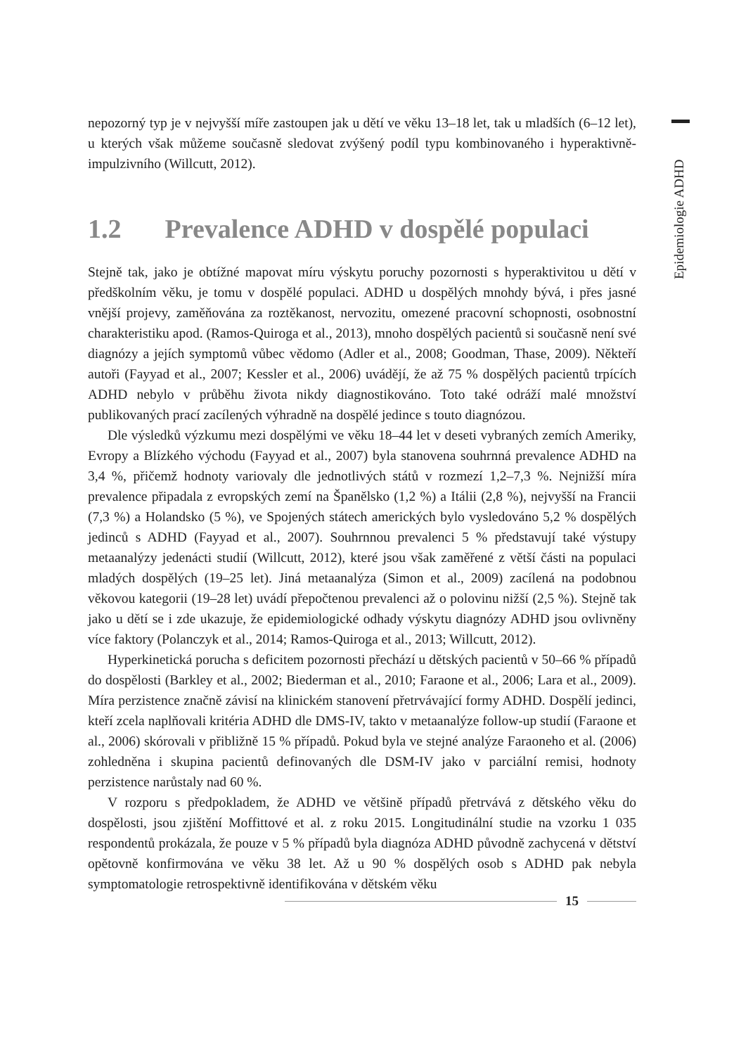Epidemiologie ADHD
nepozorný typ je v nejvyšší míře zastoupen jak u dětí ve věku 13–18 let, tak u mladších (6–12 let), u kterých však můžeme současně sledovat zvýšený podíl typu kombinovaného i hyperaktivně-impulzivního (Willcutt, 2012).
1.2 Prevalence ADHD v dospělé populaci
Stejně tak, jako je obtížné mapovat míru výskytu poruchy pozornosti s hyperaktivitou u dětí v předškolním věku, je tomu v dospělé populaci. ADHD u dospělých mnohdy bývá, i přes jasné vnější projevy, zaměňována za roztěkanost, nervozitu, omezené pracovní schopnosti, osobnostní charakteristiku apod. (Ramos-Quiroga et al., 2013), mnoho dospělých pacientů si současně není své diagnózy a jejích symptomů vůbec vědomo (Adler et al., 2008; Goodman, Thase, 2009). Někteří autoři (Fayyad et al., 2007; Kessler et al., 2006) uvádějí, že až 75 % dospělých pacientů trpících ADHD nebylo v průběhu života nikdy diagnostikováno. Toto také odráží malé množství publikovaných prací zacílených výhradně na dospělé jedince s touto diagnózou.
Dle výsledků výzkumu mezi dospělými ve věku 18–44 let v deseti vybraných zemích Ameriky, Evropy a Blízkého východu (Fayyad et al., 2007) byla stanovena souhrnná prevalence ADHD na 3,4 %, přičemž hodnoty variovaly dle jednotlivých států v rozmezí 1,2–7,3 %. Nejnižší míra prevalence připadala z evropských zemí na Španělsko (1,2 %) a Itálii (2,8 %), nejvyšší na Francii (7,3 %) a Holandsko (5 %), ve Spojených státech amerických bylo vysledováno 5,2 % dospělých jedinců s ADHD (Fayyad et al., 2007). Souhrnnou prevalenci 5 % představují také výstupy metaanalýzy jedenácti studií (Willcutt, 2012), které jsou však zaměřené z větší části na populaci mladých dospělých (19–25 let). Jiná metaanalýza (Simon et al., 2009) zacílená na podobnou věkovou kategorii (19–28 let) uvádí přepočtenou prevalenci až o polovinu nižší (2,5 %). Stejně tak jako u dětí se i zde ukazuje, že epidemiologické odhady výskytu diagnózy ADHD jsou ovlivněny více faktory (Polanczyk et al., 2014; Ramos-Quiroga et al., 2013; Willcutt, 2012).
Hyperkinetická porucha s deficitem pozornosti přechází u dětských pacientů v 50–66 % případů do dospělosti (Barkley et al., 2002; Biederman et al., 2010; Faraone et al., 2006; Lara et al., 2009). Míra perzistence značně závisí na klinickém stanovení přetrvávající formy ADHD. Dospělí jedinci, kteří zcela naplňovali kritéria ADHD dle DMS-IV, takto v metaanalýze follow-up studií (Faraone et al., 2006) skórovali v přibližně 15 % případů. Pokud byla ve stejné analýze Faraoneho et al. (2006) zohledněna i skupina pacientů definovaných dle DSM-IV jako v parciální remisi, hodnoty perzistence narůstaly nad 60 %.
V rozporu s předpokladem, že ADHD ve většině případů přetrvává z dětského věku do dospělosti, jsou zjištění Moffittové et al. z roku 2015. Longitudinální studie na vzorku 1 035 respondentů prokázala, že pouze v 5 % případů byla diagnóza ADHD původně zachycená v dětství opětovně konfirmována ve věku 38 let. Až u 90 % dospělých osob s ADHD pak nebyla symptomatologie retrospektivně identifikována v dětském věku
15